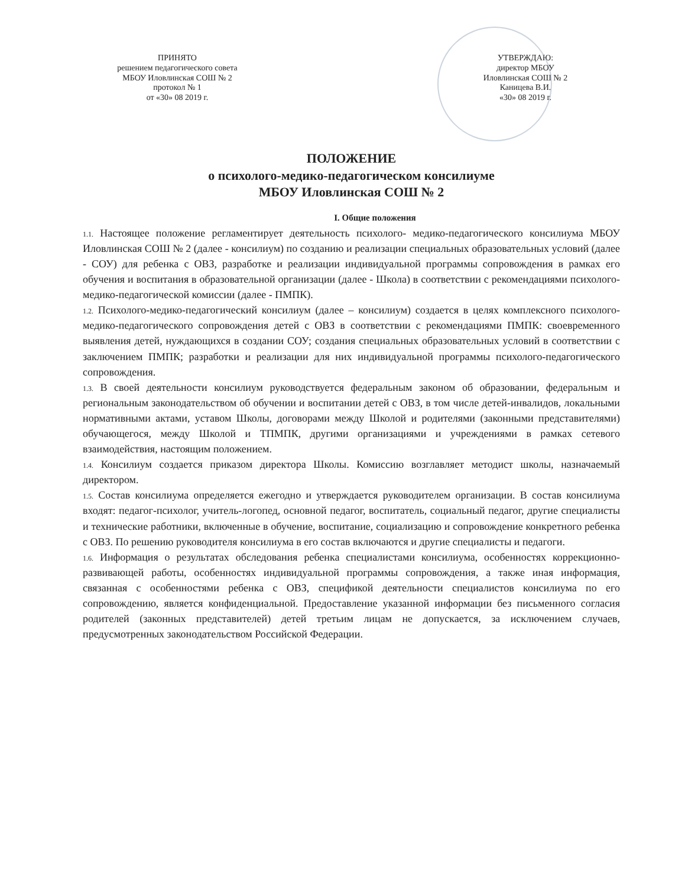ПРИНЯТО
решением педагогического совета
МБОУ Иловлинская СОШ № 2
протокол № 1
от «30» 08 2019 г.
УТВЕРЖДАЮ:
директор МБОУ
Иловлинская СОШ № 2
Каницева В.И.
«30» 08 2019 г.
ПОЛОЖЕНИЕ
о психолого-медико-педагогическом консилиуме
МБОУ Иловлинская СОШ № 2
I. Общие положения
1.1. Настоящее положение регламентирует деятельность психолого- медико-педагогического консилиума МБОУ Иловлинская СОШ № 2 (далее - консилиум) по созданию и реализации специальных образовательных условий (далее - СОУ) для ребенка с ОВЗ, разработке и реализации индивидуальной программы сопровождения в рамках его обучения и воспитания в образовательной организации (далее - Школа) в соответствии с рекомендациями психолого-медико-педагогической комиссии (далее - ПМПК).
1.2. Психолого-медико-педагогический консилиум (далее – консилиум) создается в целях комплексного психолого-медико-педагогического сопровождения детей с ОВЗ в соответствии с рекомендациями ПМПК: своевременного выявления детей, нуждающихся в создании СОУ; создания специальных образовательных условий в соответствии с заключением ПМПК; разработки и реализации для них индивидуальной программы психолого-педагогического сопровождения.
1.3. В своей деятельности консилиум руководствуется федеральным законом об образовании, федеральным и региональным законодательством об обучении и воспитании детей с ОВЗ, в том числе детей-инвалидов, локальными нормативными актами, уставом Школы, договорами между Школой и родителями (законными представителями) обучающегося, между Школой и ТПМПК, другими организациями и учреждениями в рамках сетевого взаимодействия, настоящим положением.
1.4. Консилиум создается приказом директора Школы. Комиссию возглавляет методист школы, назначаемый директором.
1.5. Состав консилиума определяется ежегодно и утверждается руководителем организации. В состав консилиума входят: педагог-психолог, учитель-логопед, основной педагог, воспитатель, социальный педагог, другие специалисты и технические работники, включенные в обучение, воспитание, социализацию и сопровождение конкретного ребенка с ОВЗ. По решению руководителя консилиума в его состав включаются и другие специалисты и педагоги.
1.6. Информация о результатах обследования ребенка специалистами консилиума, особенностях коррекционно-развивающей работы, особенностях индивидуальной программы сопровождения, а также иная информация, связанная с особенностями ребенка с ОВЗ, спецификой деятельности специалистов консилиума по его сопровождению, является конфиденциальной. Предоставление указанной информации без письменного согласия родителей (законных представителей) детей третьим лицам не допускается, за исключением случаев, предусмотренных законодательством Российской Федерации.